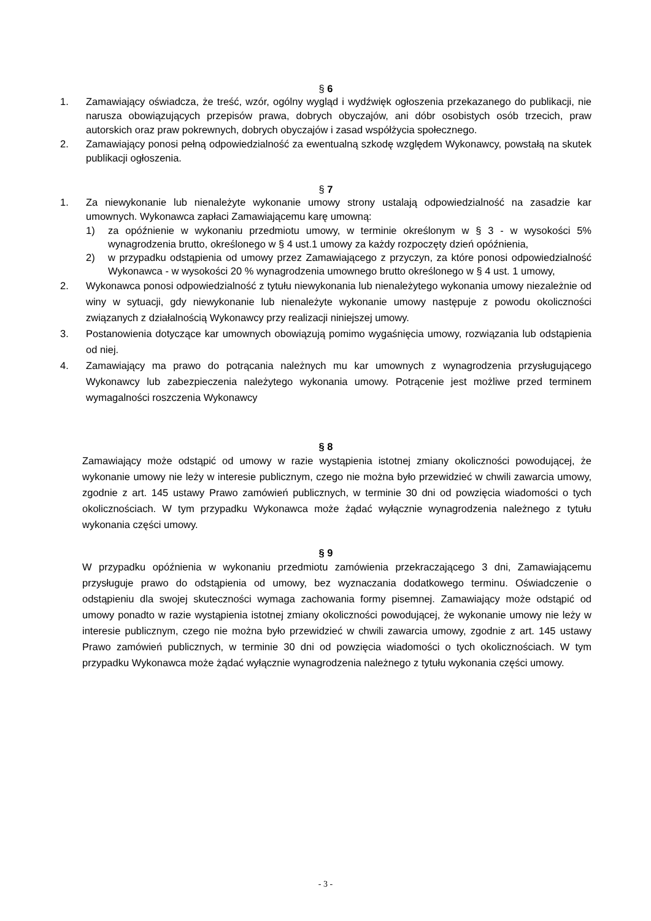§ 6
1. Zamawiający oświadcza, że treść, wzór, ogólny wygląd i wydźwięk ogłoszenia przekazanego do publikacji, nie narusza obowiązujących przepisów prawa, dobrych obyczajów, ani dóbr osobistych osób trzecich, praw autorskich oraz praw pokrewnych, dobrych obyczajów i zasad współżycia społecznego.
2. Zamawiający ponosi pełną odpowiedzialność za ewentualną szkodę względem Wykonawcy, powstałą na skutek publikacji ogłoszenia.
§ 7
1. Za niewykonanie lub nienależyte wykonanie umowy strony ustalają odpowiedzialność na zasadzie kar umownych. Wykonawca zapłaci Zamawiającemu karę umowną:
1) za opóźnienie w wykonaniu przedmiotu umowy, w terminie określonym w § 3 - w wysokości 5% wynagrodzenia brutto, określonego w § 4 ust.1 umowy za każdy rozpoczęty dzień opóźnienia,
2) w przypadku odstąpienia od umowy przez Zamawiającego z przyczyn, za które ponosi odpowiedzialność Wykonawca - w wysokości 20 % wynagrodzenia umownego brutto określonego w § 4 ust. 1 umowy,
2. Wykonawca ponosi odpowiedzialność z tytułu niewykonania lub nienależytego wykonania umowy niezależnie od winy w sytuacji, gdy niewykonanie lub nienależyte wykonanie umowy następuje z powodu okoliczności związanych z działalnością Wykonawcy przy realizacji niniejszej umowy.
3. Postanowienia dotyczące kar umownych obowiązują pomimo wygaśnięcia umowy, rozwiązania lub odstąpienia od niej.
4. Zamawiający ma prawo do potrącania należnych mu kar umownych z wynagrodzenia przysługującego Wykonawcy lub zabezpieczenia należytego wykonania umowy. Potrącenie jest możliwe przed terminem wymagalności roszczenia Wykonawcy
§ 8
Zamawiający może odstąpić od umowy w razie wystąpienia istotnej zmiany okoliczności powodującej, że wykonanie umowy nie leży w interesie publicznym, czego nie można było przewidzieć w chwili zawarcia umowy, zgodnie z art. 145 ustawy Prawo zamówień publicznych, w terminie 30 dni od powzięcia wiadomości o tych okolicznościach. W tym przypadku Wykonawca może żądać wyłącznie wynagrodzenia należnego z tytułu wykonania części umowy.
§ 9
W przypadku opóźnienia w wykonaniu przedmiotu zamówienia przekraczającego 3 dni, Zamawiającemu przysługuje prawo do odstąpienia od umowy, bez wyznaczania dodatkowego terminu. Oświadczenie o odstąpieniu dla swojej skuteczności wymaga zachowania formy pisemnej. Zamawiający może odstąpić od umowy ponadto w razie wystąpienia istotnej zmiany okoliczności powodującej, że wykonanie umowy nie leży w interesie publicznym, czego nie można było przewidzieć w chwili zawarcia umowy, zgodnie z art. 145 ustawy Prawo zamówień publicznych, w terminie 30 dni od powzięcia wiadomości o tych okolicznościach. W tym przypadku Wykonawca może żądać wyłącznie wynagrodzenia należnego z tytułu wykonania części umowy.
- 3 -